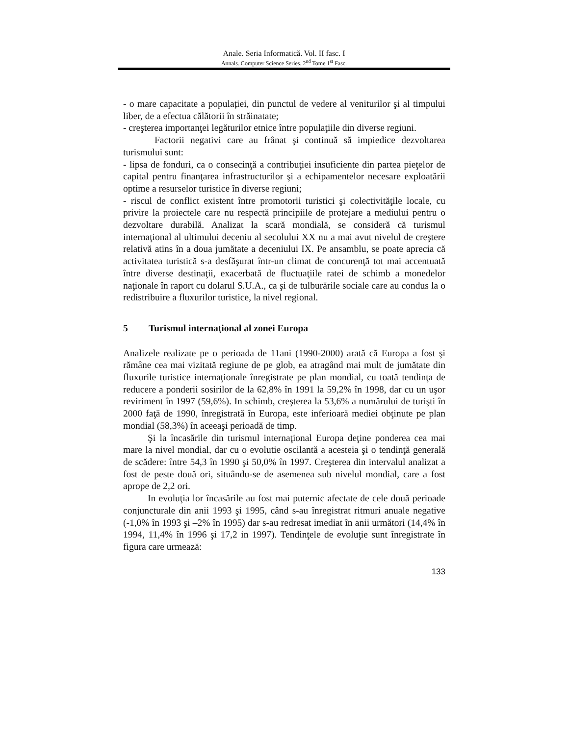Anale. Seria Informatică. Vol. II fasc. I
Annals. Computer Science Series. 2<sup>nd</sup> Tome 1<sup>st</sup> Fasc.
- o mare capacitate a populației, din punctul de vedere al veniturilor şi al timpului liber, de a efectua călătorii în străinatate;
- creşterea importanţei legăturilor etnice între populaţiile din diverse regiuni.
Factorii negativi care au frânat şi continuă să impiedice dezvoltarea turismului sunt:
- lipsa de fonduri, ca o consecinţă a contribuţiei insuficiente din partea pieţelor de capital pentru finanţarea infrastructurilor şi a echipamentelor necesare exploatării optime a resurselor turistice în diverse regiuni;
- riscul de conflict existent între promotorii turistici şi colectivităţile locale, cu privire la proiectele care nu respectă principiile de protejare a mediului pentru o dezvoltare durabilă. Analizat la scară mondială, se consideră că turismul internaţional al ultimului deceniu al secolului XX nu a mai avut nivelul de creştere relativă atins în a doua jumătate a deceniului IX. Pe ansamblu, se poate aprecia că activitatea turistică s-a desfăşurat într-un climat de concurenţă tot mai accentuată între diverse destinaţii, exacerbată de fluctuaţiile ratei de schimb a monedelor naţionale în raport cu dolarul S.U.A., ca şi de tulburările sociale care au condus la o redistribuire a fluxurilor turistice, la nivel regional.
5 Turismul internaţional al zonei Europa
Analizele realizate pe o perioada de 11ani (1990-2000) arată că Europa a fost şi rămâne cea mai vizitată regiune de pe glob, ea atragând mai mult de jumătate din fluxurile turistice internaţionale înregistrate pe plan mondial, cu toată tendinţa de reducere a ponderii sosirilor de la 62,8% în 1991 la 59,2% în 1998, dar cu un uşor reviriment în 1997 (59,6%). In schimb, creşterea la 53,6% a numărului de turişti în 2000 faţă de 1990, înregistrată în Europa, este inferioară mediei obţinute pe plan mondial (58,3%) în aceeaşi perioadă de timp.
Şi la încasările din turismul internaţional Europa deţine ponderea cea mai mare la nivel mondial, dar cu o evolutie oscilantă a acesteia şi o tendinţă generală de scădere: între 54,3 în 1990 şi 50,0% în 1997. Creşterea din intervalul analizat a fost de peste două ori, situându-se de asemenea sub nivelul mondial, care a fost aprope de 2,2 ori.
In evoluţia lor încasările au fost mai puternic afectate de cele două perioade conjuncturale din anii 1993 şi 1995, când s-au înregistrat ritmuri anuale negative (-1,0% în 1993 şi –2% în 1995) dar s-au redresat imediat în anii următori (14,4% în 1994, 11,4% în 1996 şi 17,2 in 1997). Tendinţele de evoluţie sunt înregistrate în figura care urmează:
133